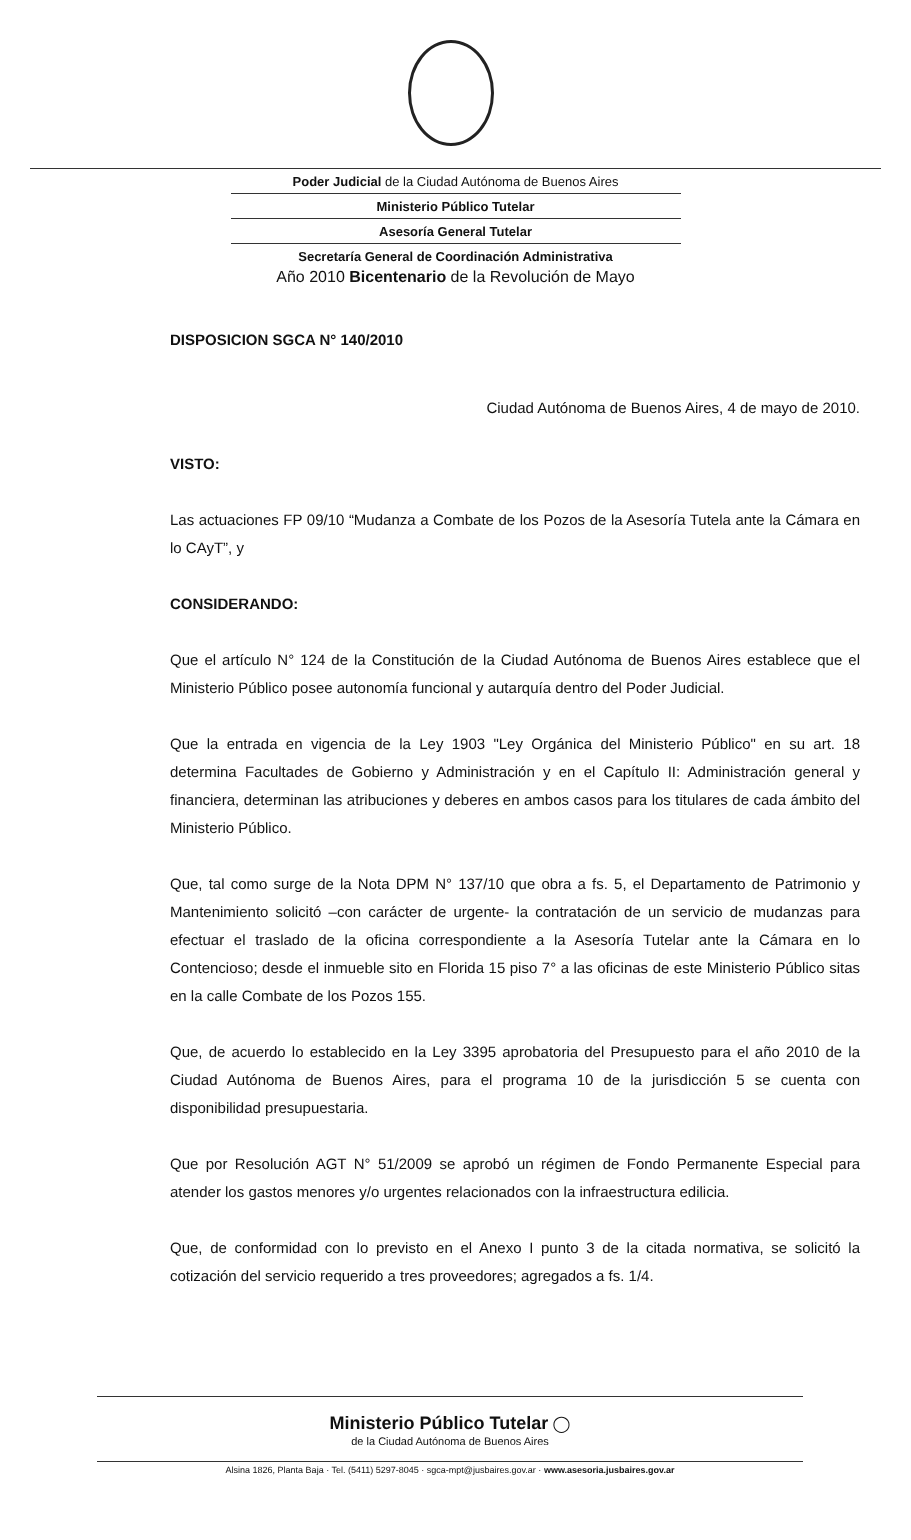Poder Judicial de la Ciudad Autónoma de Buenos Aires
Ministerio Público Tutelar
Asesoría General Tutelar
Secretaría General de Coordinación Administrativa
Año 2010 Bicentenario de la Revolución de Mayo
DISPOSICION SGCA N° 140/2010
Ciudad Autónoma de Buenos Aires, 4 de mayo de 2010.
VISTO:
Las actuaciones FP 09/10 “Mudanza a Combate de los Pozos de la Asesoría Tutela ante la Cámara en lo CAyT”, y
CONSIDERANDO:
Que el artículo N° 124 de la Constitución de la Ciudad Autónoma de Buenos Aires establece que el Ministerio Público posee autonomía funcional y autarquía dentro del Poder Judicial.
Que la entrada en vigencia de la Ley 1903 "Ley Orgánica del Ministerio Público" en su art. 18 determina Facultades de Gobierno y Administración y en el Capítulo II: Administración general y financiera, determinan las atribuciones y deberes en ambos casos para los titulares de cada ámbito del Ministerio Público.
Que, tal como surge de la Nota DPM N° 137/10 que obra a fs. 5, el Departamento de Patrimonio y Mantenimiento solicitó –con carácter de urgente- la contratación de un servicio de mudanzas para efectuar el traslado de la oficina correspondiente a la Asesoría Tutelar ante la Cámara en lo Contencioso; desde el inmueble sito en Florida 15 piso 7° a las oficinas de este Ministerio Público sitas en la calle Combate de los Pozos 155.
Que, de acuerdo lo establecido en la Ley 3395 aprobatoria del Presupuesto para el año 2010 de la Ciudad Autónoma de Buenos Aires, para el programa 10 de la jurisdicción 5 se cuenta con disponibilidad presupuestaria.
Que por Resolución AGT N° 51/2009 se aprobó un régimen de Fondo Permanente Especial para atender los gastos menores y/o urgentes relacionados con la infraestructura edilicia.
Que, de conformidad con lo previsto en el Anexo I punto 3 de la citada normativa, se solicitó la cotización del servicio requerido a tres proveedores; agregados a fs. 1/4.
Ministerio Público Tutelar ◯
de la Ciudad Autónoma de Buenos Aires
Alsina 1826, Planta Baja · Tel. (5411) 5297-8045 · sgca-mpt@jusbaires.gov.ar · www.asesoria.jusbaires.gov.ar